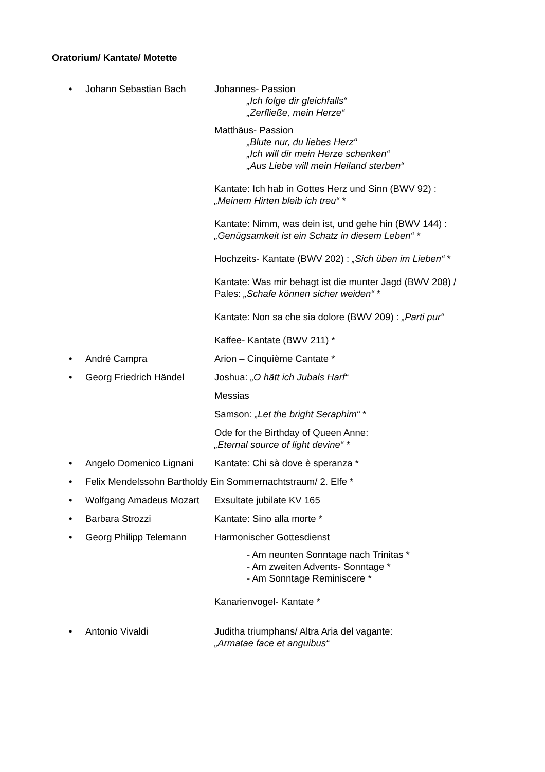Oratorium/ Kantate/ Motette
• Johann Sebastian Bach Johannes- Passion
„Ich folge dir gleichfalls“
„Zerfließe, mein Herze“
Matthäus- Passion
„Blute nur, du liebes Herz“
„Ich will dir mein Herze schenken“
„Aus Liebe will mein Heiland sterben“
Kantate: Ich hab in Gottes Herz und Sinn (BWV 92) :
„Meinem Hirten bleib ich treu“ *
Kantate: Nimm, was dein ist, und gehe hin (BWV 144) :
„Genügsamkeit ist ein Schatz in diesem Leben“ *
Hochzeits- Kantate (BWV 202) : „Sich üben im Lieben“ *
Kantate: Was mir behagt ist die munter Jagd (BWV 208) /
Pales: „Schafe können sicher weiden“ *
Kantate: Non sa che sia dolore (BWV 209) : „Parti pur“
Kaffee- Kantate (BWV 211) *
• André Campra Arion – Cinquième Cantate *
• Georg Friedrich Händel Joshua: „O hätt ich Jubals Harf“
Messias
Samson: „Let the bright Seraphim“ *
Ode for the Birthday of Queen Anne:
„Eternal source of light devine“ *
• Angelo Domenico Lignani
Kantate: Chi sà dove è speranza *
• Felix Mendelssohn Bartholdy Ein Sommernachtstraum/ 2. Elfe *
• Wolfgang Amadeus Mozart
Exsultate jubilate KV 165
• Barbara Strozzi Kantate: Sino alla morte *
• Georg Philipp Telemann Harmonischer Gottesdienst
- Am neunten Sonntage nach Trinitas *
- Am zweiten Advents- Sonntage *
- Am Sonntage Reminiscere *
Kanarienvogel- Kantate *
• Antonio Vivaldi Juditha triumphans/ Altra Aria del vagante:
„Armatae face et anguibus“